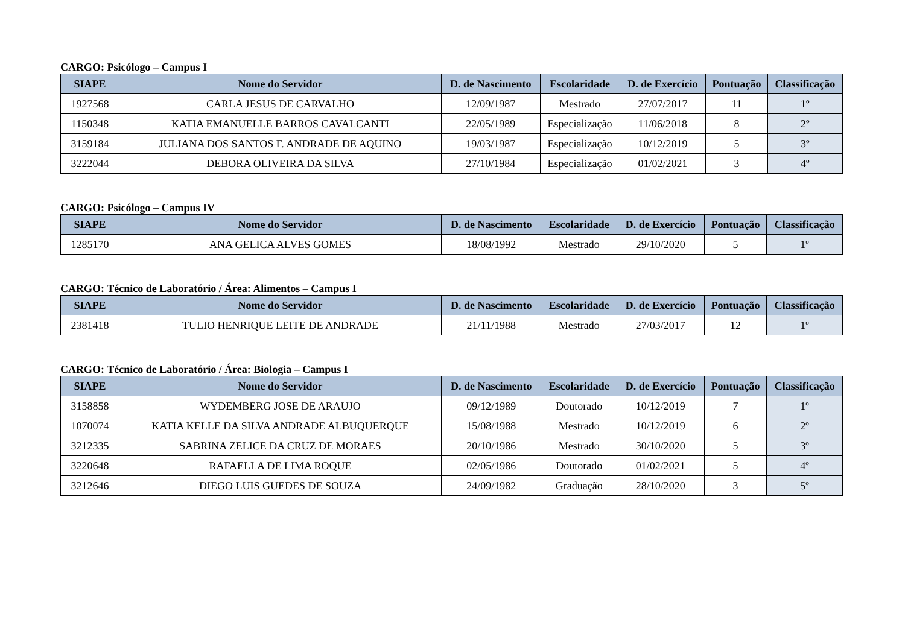CARGO: Psicólogo – Campus I
| SIAPE | Nome do Servidor | D. de Nascimento | Escolaridade | D. de Exercício | Pontuação | Classificação |
| --- | --- | --- | --- | --- | --- | --- |
| 1927568 | CARLA JESUS DE CARVALHO | 12/09/1987 | Mestrado | 27/07/2017 | 11 | 1º |
| 1150348 | KATIA EMANUELLE BARROS CAVALCANTI | 22/05/1989 | Especialização | 11/06/2018 | 8 | 2º |
| 3159184 | JULIANA DOS SANTOS F. ANDRADE DE AQUINO | 19/03/1987 | Especialização | 10/12/2019 | 5 | 3º |
| 3222044 | DEBORA OLIVEIRA DA SILVA | 27/10/1984 | Especialização | 01/02/2021 | 3 | 4º |
CARGO: Psicólogo – Campus IV
| SIAPE | Nome do Servidor | D. de Nascimento | Escolaridade | D. de Exercício | Pontuação | Classificação |
| --- | --- | --- | --- | --- | --- | --- |
| 1285170 | ANA GELICA ALVES GOMES | 18/08/1992 | Mestrado | 29/10/2020 | 5 | 1º |
CARGO: Técnico de Laboratório / Área: Alimentos – Campus I
| SIAPE | Nome do Servidor | D. de Nascimento | Escolaridade | D. de Exercício | Pontuação | Classificação |
| --- | --- | --- | --- | --- | --- | --- |
| 2381418 | TULIO HENRIQUE LEITE DE ANDRADE | 21/11/1988 | Mestrado | 27/03/2017 | 12 | 1º |
CARGO: Técnico de Laboratório / Área: Biologia – Campus I
| SIAPE | Nome do Servidor | D. de Nascimento | Escolaridade | D. de Exercício | Pontuação | Classificação |
| --- | --- | --- | --- | --- | --- | --- |
| 3158858 | WYDEMBERG JOSE DE ARAUJO | 09/12/1989 | Doutorado | 10/12/2019 | 7 | 1º |
| 1070074 | KATIA KELLE DA SILVA ANDRADE ALBUQUERQUE | 15/08/1988 | Mestrado | 10/12/2019 | 6 | 2º |
| 3212335 | SABRINA ZELICE DA CRUZ DE MORAES | 20/10/1986 | Mestrado | 30/10/2020 | 5 | 3º |
| 3220648 | RAFAELLA DE LIMA ROQUE | 02/05/1986 | Doutorado | 01/02/2021 | 5 | 4º |
| 3212646 | DIEGO LUIS GUEDES DE SOUZA | 24/09/1982 | Graduação | 28/10/2020 | 3 | 5º |